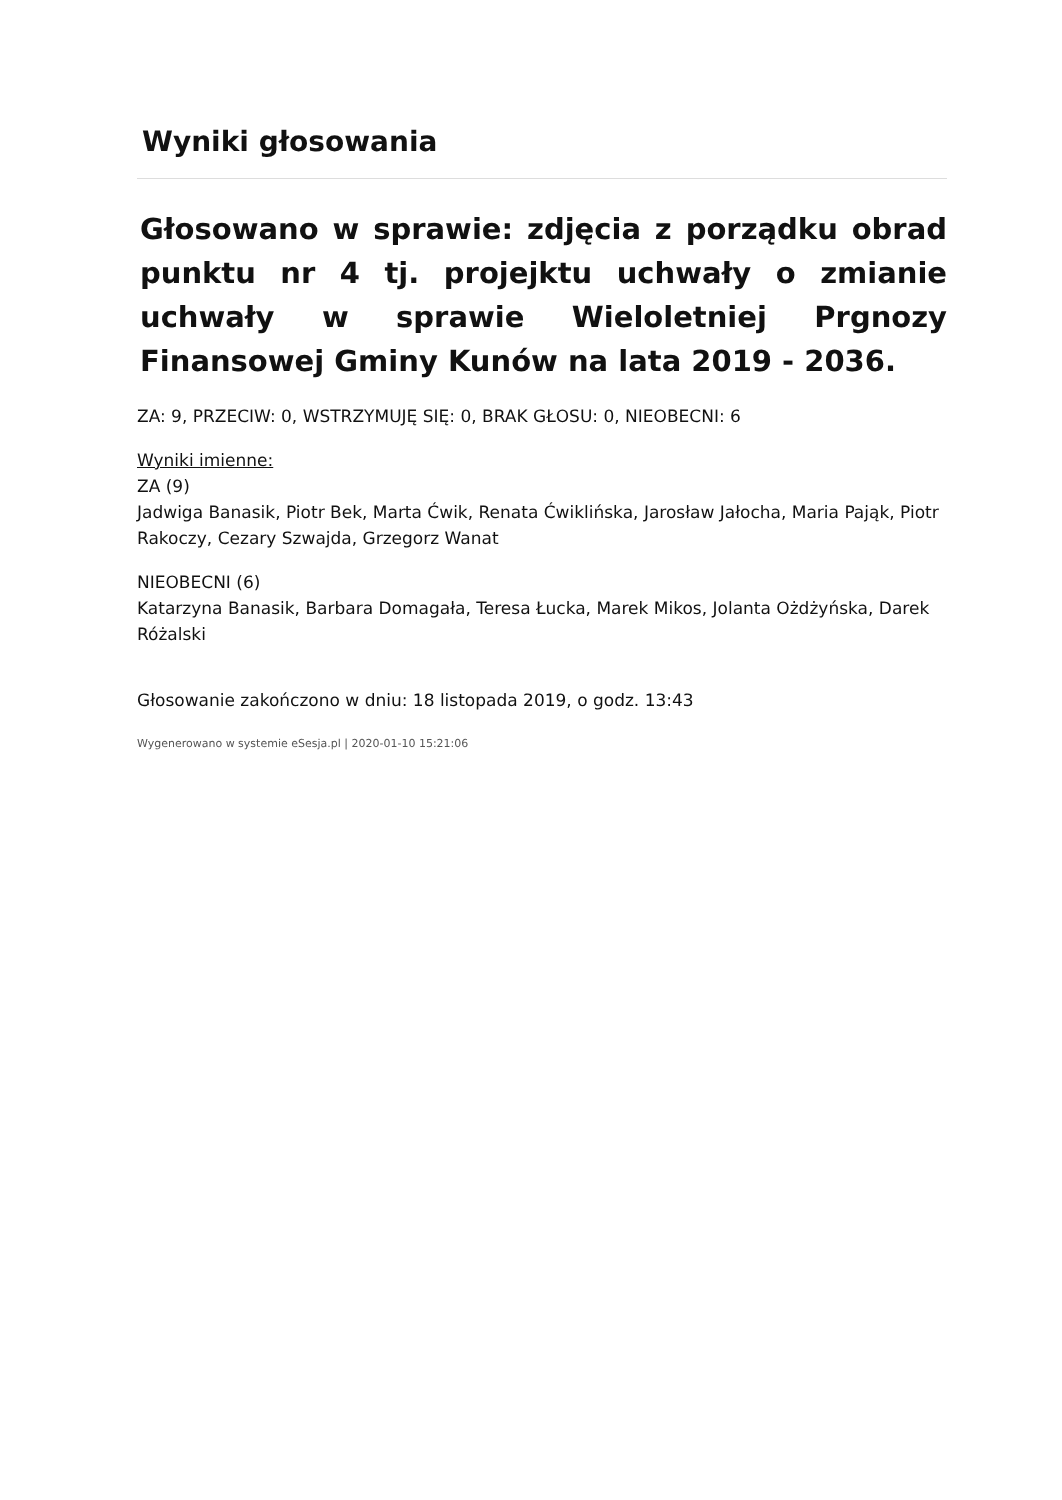Wyniki głosowania
Głosowano w sprawie: zdjęcia z porządku obrad punktu nr 4 tj. projejktu uchwały o zmianie uchwały w sprawie Wieloletniej Prgnozy Finansowej Gminy Kunów na lata 2019 - 2036.
ZA: 9, PRZECIW: 0, WSTRZYMUJĘ SIĘ: 0, BRAK GŁOSU: 0, NIEOBECNI: 6
Wyniki imienne:
ZA (9)
Jadwiga Banasik, Piotr Bek, Marta Ćwik, Renata Ćwiklińska, Jarosław Jałocha, Maria Pająk, Piotr Rakoczy, Cezary Szwajda, Grzegorz Wanat
NIEOBECNI (6)
Katarzyna Banasik, Barbara Domagała, Teresa Łucka, Marek Mikos, Jolanta Ożdżyńska, Darek Różalski
Głosowanie zakończono w dniu: 18 listopada 2019, o godz. 13:43
Wygenerowano w systemie eSesja.pl | 2020-01-10 15:21:06